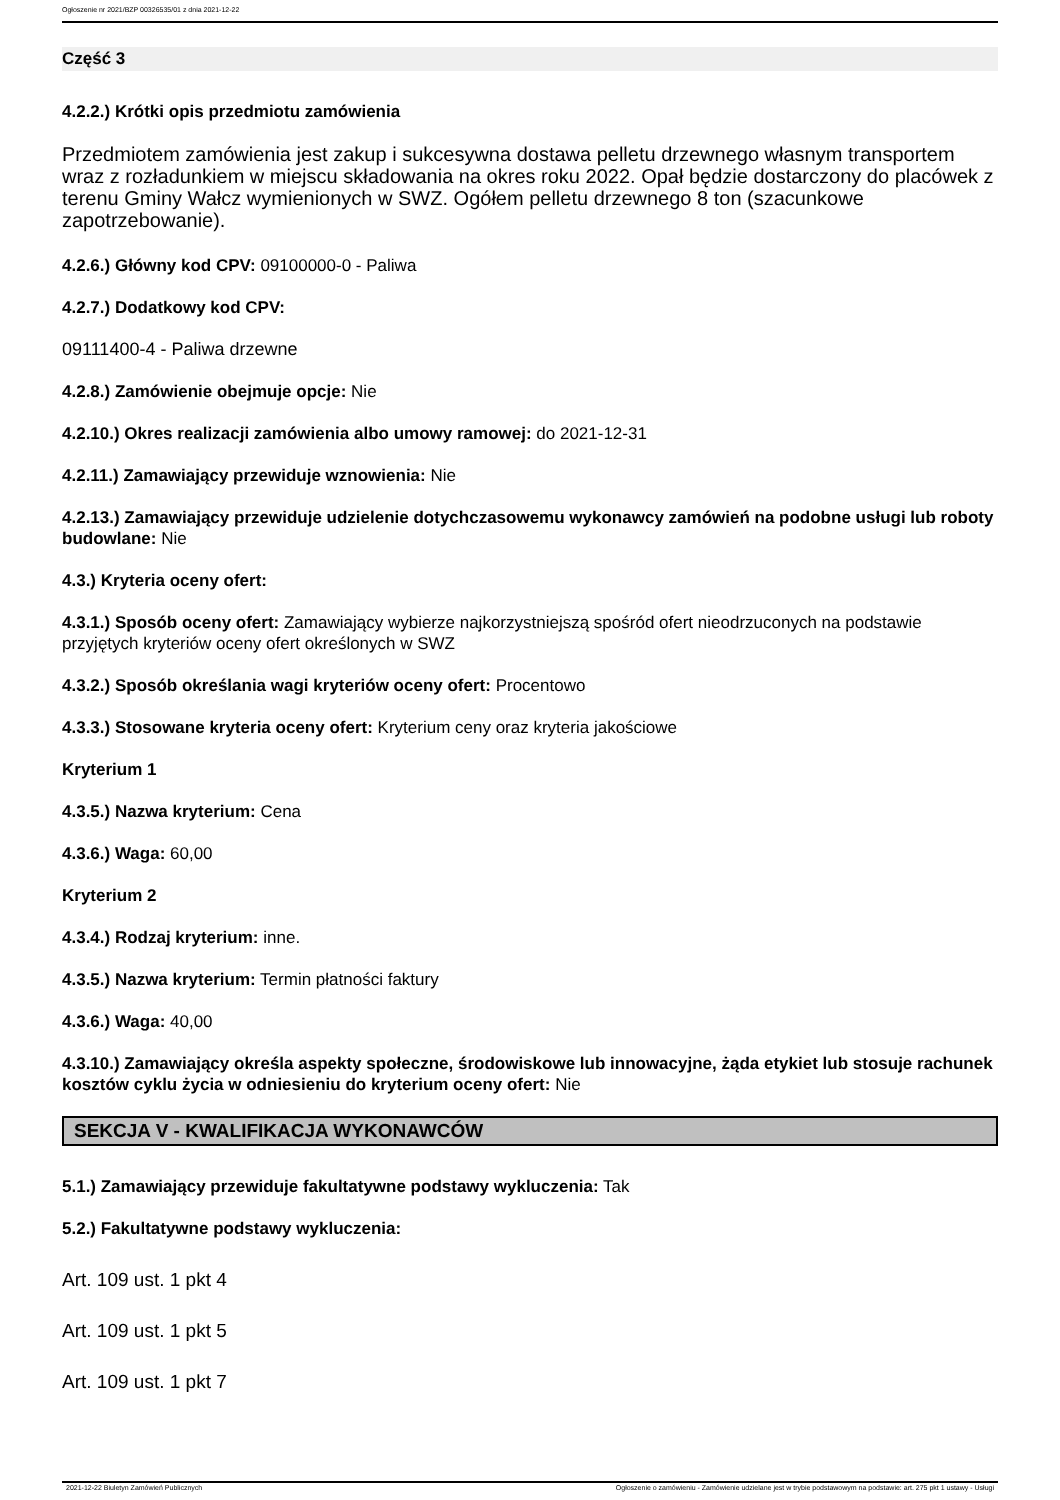Ogłoszenie nr 2021/BZP 00326535/01 z dnia 2021-12-22
Część 3
4.2.2.) Krótki opis przedmiotu zamówienia
Przedmiotem zamówienia jest zakup i sukcesywna dostawa pelletu drzewnego własnym transportem wraz z rozładunkiem w miejscu składowania na okres roku 2022. Opał będzie dostarczony do placówek z terenu Gminy Wałcz wymienionych w SWZ. Ogółem pelletu drzewnego 8 ton (szacunkowe zapotrzebowanie).
4.2.6.) Główny kod CPV: 09100000-0 - Paliwa
4.2.7.) Dodatkowy kod CPV:
09111400-4 - Paliwa drzewne
4.2.8.) Zamówienie obejmuje opcje: Nie
4.2.10.) Okres realizacji zamówienia albo umowy ramowej: do 2021-12-31
4.2.11.) Zamawiający przewiduje wznowienia: Nie
4.2.13.) Zamawiający przewiduje udzielenie dotychczasowemu wykonawcy zamówień na podobne usługi lub roboty budowlane: Nie
4.3.) Kryteria oceny ofert:
4.3.1.) Sposób oceny ofert: Zamawiający wybierze najkorzystniejszą spośród ofert nieodrzuconych na podstawie przyjętych kryteriów oceny ofert określonych w SWZ
4.3.2.) Sposób określania wagi kryteriów oceny ofert: Procentowo
4.3.3.) Stosowane kryteria oceny ofert: Kryterium ceny oraz kryteria jakościowe
Kryterium 1
4.3.5.) Nazwa kryterium: Cena
4.3.6.) Waga: 60,00
Kryterium 2
4.3.4.) Rodzaj kryterium: inne.
4.3.5.) Nazwa kryterium: Termin płatności faktury
4.3.6.) Waga: 40,00
4.3.10.) Zamawiający określa aspekty społeczne, środowiskowe lub innowacyjne, żąda etykiet lub stosuje rachunek kosztów cyklu życia w odniesieniu do kryterium oceny ofert: Nie
SEKCJA V - KWALIFIKACJA WYKONAWCÓW
5.1.) Zamawiający przewiduje fakultatywne podstawy wykluczenia: Tak
5.2.) Fakultatywne podstawy wykluczenia:
Art. 109 ust. 1 pkt 4
Art. 109 ust. 1 pkt 5
Art. 109 ust. 1 pkt 7
2021-12-22 Biuletyn Zamówień Publicznych Ogłoszenie o zamówieniu - Zamówienie udzielane jest w trybie podstawowym na podstawie: art. 275 pkt 1 ustawy - Usługi